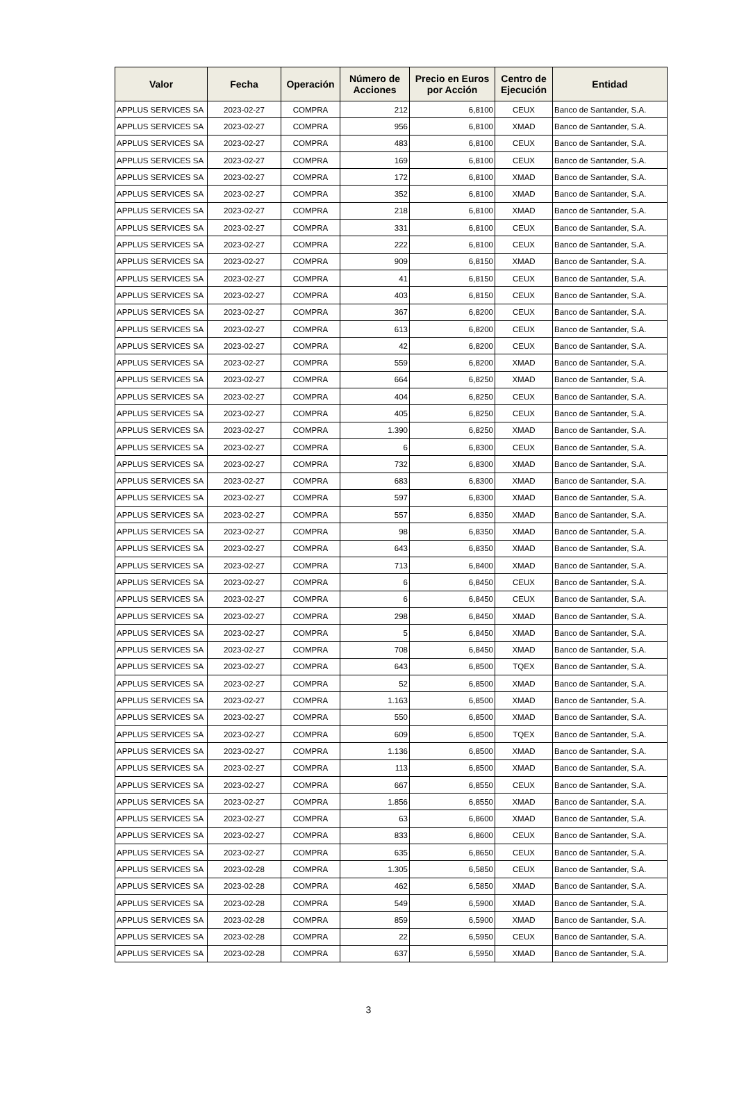| Valor | Fecha | Operación | Número de Acciones | Precio en Euros por Acción | Centro de Ejecución | Entidad |
| --- | --- | --- | --- | --- | --- | --- |
| APPLUS SERVICES SA | 2023-02-27 | COMPRA | 212 | 6,8100 | CEUX | Banco de Santander, S.A. |
| APPLUS SERVICES SA | 2023-02-27 | COMPRA | 956 | 6,8100 | XMAD | Banco de Santander, S.A. |
| APPLUS SERVICES SA | 2023-02-27 | COMPRA | 483 | 6,8100 | CEUX | Banco de Santander, S.A. |
| APPLUS SERVICES SA | 2023-02-27 | COMPRA | 169 | 6,8100 | CEUX | Banco de Santander, S.A. |
| APPLUS SERVICES SA | 2023-02-27 | COMPRA | 172 | 6,8100 | XMAD | Banco de Santander, S.A. |
| APPLUS SERVICES SA | 2023-02-27 | COMPRA | 352 | 6,8100 | XMAD | Banco de Santander, S.A. |
| APPLUS SERVICES SA | 2023-02-27 | COMPRA | 218 | 6,8100 | XMAD | Banco de Santander, S.A. |
| APPLUS SERVICES SA | 2023-02-27 | COMPRA | 331 | 6,8100 | CEUX | Banco de Santander, S.A. |
| APPLUS SERVICES SA | 2023-02-27 | COMPRA | 222 | 6,8100 | CEUX | Banco de Santander, S.A. |
| APPLUS SERVICES SA | 2023-02-27 | COMPRA | 909 | 6,8150 | XMAD | Banco de Santander, S.A. |
| APPLUS SERVICES SA | 2023-02-27 | COMPRA | 41 | 6,8150 | CEUX | Banco de Santander, S.A. |
| APPLUS SERVICES SA | 2023-02-27 | COMPRA | 403 | 6,8150 | CEUX | Banco de Santander, S.A. |
| APPLUS SERVICES SA | 2023-02-27 | COMPRA | 367 | 6,8200 | CEUX | Banco de Santander, S.A. |
| APPLUS SERVICES SA | 2023-02-27 | COMPRA | 613 | 6,8200 | CEUX | Banco de Santander, S.A. |
| APPLUS SERVICES SA | 2023-02-27 | COMPRA | 42 | 6,8200 | CEUX | Banco de Santander, S.A. |
| APPLUS SERVICES SA | 2023-02-27 | COMPRA | 559 | 6,8200 | XMAD | Banco de Santander, S.A. |
| APPLUS SERVICES SA | 2023-02-27 | COMPRA | 664 | 6,8250 | XMAD | Banco de Santander, S.A. |
| APPLUS SERVICES SA | 2023-02-27 | COMPRA | 404 | 6,8250 | CEUX | Banco de Santander, S.A. |
| APPLUS SERVICES SA | 2023-02-27 | COMPRA | 405 | 6,8250 | CEUX | Banco de Santander, S.A. |
| APPLUS SERVICES SA | 2023-02-27 | COMPRA | 1.390 | 6,8250 | XMAD | Banco de Santander, S.A. |
| APPLUS SERVICES SA | 2023-02-27 | COMPRA | 6 | 6,8300 | CEUX | Banco de Santander, S.A. |
| APPLUS SERVICES SA | 2023-02-27 | COMPRA | 732 | 6,8300 | XMAD | Banco de Santander, S.A. |
| APPLUS SERVICES SA | 2023-02-27 | COMPRA | 683 | 6,8300 | XMAD | Banco de Santander, S.A. |
| APPLUS SERVICES SA | 2023-02-27 | COMPRA | 597 | 6,8300 | XMAD | Banco de Santander, S.A. |
| APPLUS SERVICES SA | 2023-02-27 | COMPRA | 557 | 6,8350 | XMAD | Banco de Santander, S.A. |
| APPLUS SERVICES SA | 2023-02-27 | COMPRA | 98 | 6,8350 | XMAD | Banco de Santander, S.A. |
| APPLUS SERVICES SA | 2023-02-27 | COMPRA | 643 | 6,8350 | XMAD | Banco de Santander, S.A. |
| APPLUS SERVICES SA | 2023-02-27 | COMPRA | 713 | 6,8400 | XMAD | Banco de Santander, S.A. |
| APPLUS SERVICES SA | 2023-02-27 | COMPRA | 6 | 6,8450 | CEUX | Banco de Santander, S.A. |
| APPLUS SERVICES SA | 2023-02-27 | COMPRA | 6 | 6,8450 | CEUX | Banco de Santander, S.A. |
| APPLUS SERVICES SA | 2023-02-27 | COMPRA | 298 | 6,8450 | XMAD | Banco de Santander, S.A. |
| APPLUS SERVICES SA | 2023-02-27 | COMPRA | 5 | 6,8450 | XMAD | Banco de Santander, S.A. |
| APPLUS SERVICES SA | 2023-02-27 | COMPRA | 708 | 6,8450 | XMAD | Banco de Santander, S.A. |
| APPLUS SERVICES SA | 2023-02-27 | COMPRA | 643 | 6,8500 | TQEX | Banco de Santander, S.A. |
| APPLUS SERVICES SA | 2023-02-27 | COMPRA | 52 | 6,8500 | XMAD | Banco de Santander, S.A. |
| APPLUS SERVICES SA | 2023-02-27 | COMPRA | 1.163 | 6,8500 | XMAD | Banco de Santander, S.A. |
| APPLUS SERVICES SA | 2023-02-27 | COMPRA | 550 | 6,8500 | XMAD | Banco de Santander, S.A. |
| APPLUS SERVICES SA | 2023-02-27 | COMPRA | 609 | 6,8500 | TQEX | Banco de Santander, S.A. |
| APPLUS SERVICES SA | 2023-02-27 | COMPRA | 1.136 | 6,8500 | XMAD | Banco de Santander, S.A. |
| APPLUS SERVICES SA | 2023-02-27 | COMPRA | 113 | 6,8500 | XMAD | Banco de Santander, S.A. |
| APPLUS SERVICES SA | 2023-02-27 | COMPRA | 667 | 6,8550 | CEUX | Banco de Santander, S.A. |
| APPLUS SERVICES SA | 2023-02-27 | COMPRA | 1.856 | 6,8550 | XMAD | Banco de Santander, S.A. |
| APPLUS SERVICES SA | 2023-02-27 | COMPRA | 63 | 6,8600 | XMAD | Banco de Santander, S.A. |
| APPLUS SERVICES SA | 2023-02-27 | COMPRA | 833 | 6,8600 | CEUX | Banco de Santander, S.A. |
| APPLUS SERVICES SA | 2023-02-27 | COMPRA | 635 | 6,8650 | CEUX | Banco de Santander, S.A. |
| APPLUS SERVICES SA | 2023-02-28 | COMPRA | 1.305 | 6,5850 | CEUX | Banco de Santander, S.A. |
| APPLUS SERVICES SA | 2023-02-28 | COMPRA | 462 | 6,5850 | XMAD | Banco de Santander, S.A. |
| APPLUS SERVICES SA | 2023-02-28 | COMPRA | 549 | 6,5900 | XMAD | Banco de Santander, S.A. |
| APPLUS SERVICES SA | 2023-02-28 | COMPRA | 859 | 6,5900 | XMAD | Banco de Santander, S.A. |
| APPLUS SERVICES SA | 2023-02-28 | COMPRA | 22 | 6,5950 | CEUX | Banco de Santander, S.A. |
| APPLUS SERVICES SA | 2023-02-28 | COMPRA | 637 | 6,5950 | XMAD | Banco de Santander, S.A. |
3